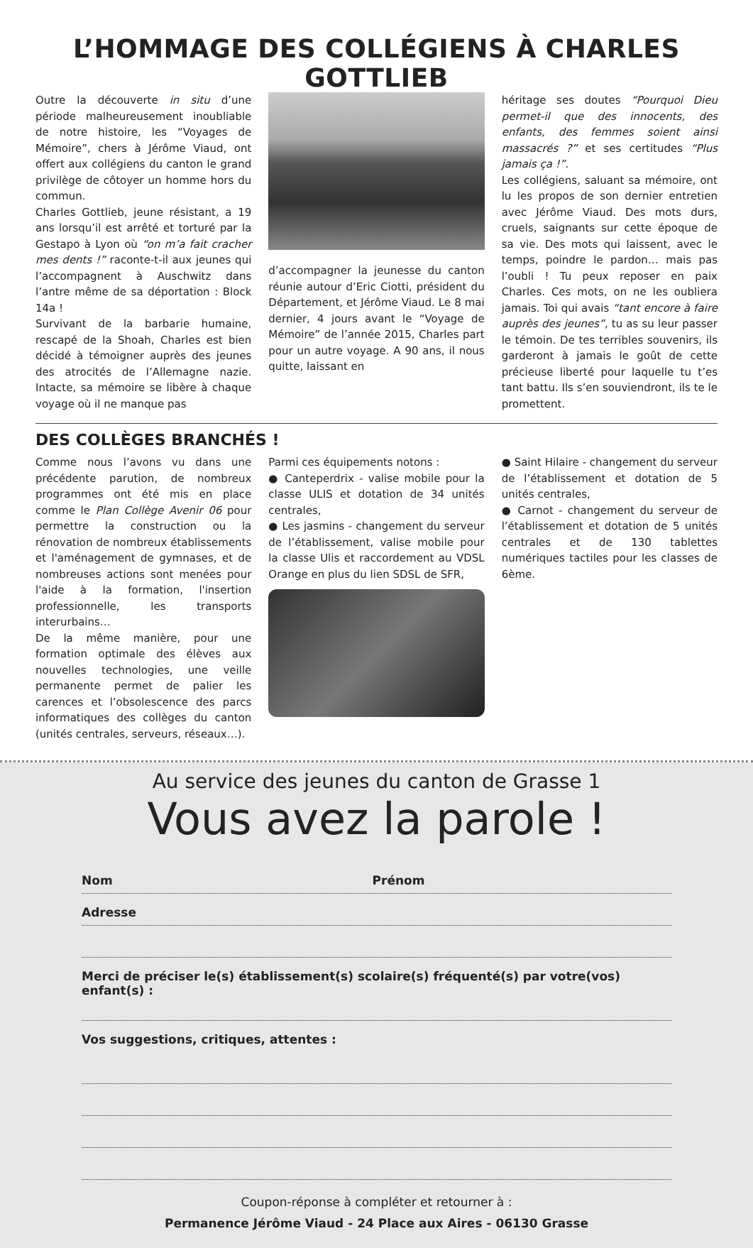L’HOMMAGE DES COLLÉGIENS À CHARLES GOTTLIEB
Outre la découverte in situ d’une période malheureusement inoubliable de notre histoire, les “Voyages de Mémoire”, chers à Jérôme Viaud, ont offert aux collégiens du canton le grand privilège de côtoyer un homme hors du commun.
Charles Gottlieb, jeune résistant, a 19 ans lorsqu’il est arrêté et torturé par la Gestapo à Lyon où “on m’a fait cracher mes dents !” raconte-t-il aux jeunes qui l’accompagnent à Auschwitz dans l’antre même de sa déportation : Block 14a !
Survivant de la barbarie humaine, rescapé de la Shoah, Charles est bien décidé à témoigner auprès des jeunes des atrocités de l’Allemagne nazie. Intacte, sa mémoire se libère à chaque voyage où il ne manque pas
d’accompagner la jeunesse du canton réunie autour d’Eric Ciotti, président du Département, et Jérôme Viaud. Le 8 mai dernier, 4 jours avant le “Voyage de Mémoire” de l’année 2015, Charles part pour un autre voyage. A 90 ans, il nous quitte, laissant en
héritage ses doutes “Pourquoi Dieu permet-il que des innocents, des enfants, des femmes soient ainsi massacrés ?” et ses certitudes “Plus jamais ça !”.
Les collégiens, saluant sa mémoire, ont lu les propos de son dernier entretien avec Jérôme Viaud. Des mots durs, cruels, saignants sur cette époque de sa vie. Des mots qui laissent, avec le temps, poindre le pardon… mais pas l’oubli ! Tu peux reposer en paix Charles. Ces mots, on ne les oubliera jamais. Toi qui avais “tant encore à faire auprès des jeunes”, tu as su leur passer le témoin. De tes terribles souvenirs, ils garderont à jamais le goût de cette précieuse liberté pour laquelle tu t’es tant battu. Ils s’en souviendront, ils te le promettent.
DES COLLÈGES BRANCHÉS !
Comme nous l’avons vu dans une précédente parution, de nombreux programmes ont été mis en place comme le Plan Collège Avenir 06 pour permettre la construction ou la rénovation de nombreux établissements et l'aménagement de gymnases, et de nombreuses actions sont menées pour l'aide à la formation, l'insertion professionnelle, les transports interurbains…
De la même manière, pour une formation optimale des élèves aux nouvelles technologies, une veille permanente permet de palier les carences et l’obsolescence des parcs informatiques des collèges du canton (unités centrales, serveurs, réseaux…).
Parmi ces équipements notons :
● Canteperdrix - valise mobile pour la classe ULIS et dotation de 34 unités centrales,
● Les jasmins - changement du serveur de l’établissement, valise mobile pour la classe Ulis et raccordement au VDSL Orange en plus du lien SDSL de SFR,
● Saint Hilaire - changement du serveur de l’établissement et dotation de 5 unités centrales,
● Carnot - changement du serveur de l’établissement et dotation de 5 unités centrales et de 130 tablettes numériques tactiles pour les classes de 6ème.
Au service des jeunes du canton de Grasse 1
Vous avez la parole !
Nom Prénom
Adresse
Merci de préciser le(s) établissement(s) scolaire(s) fréquenté(s) par votre(vos) enfant(s) :
Vos suggestions, critiques, attentes :
Coupon-réponse à compléter et retourner à :
Permanence Jérôme Viaud - 24 Place aux Aires - 06130 Grasse